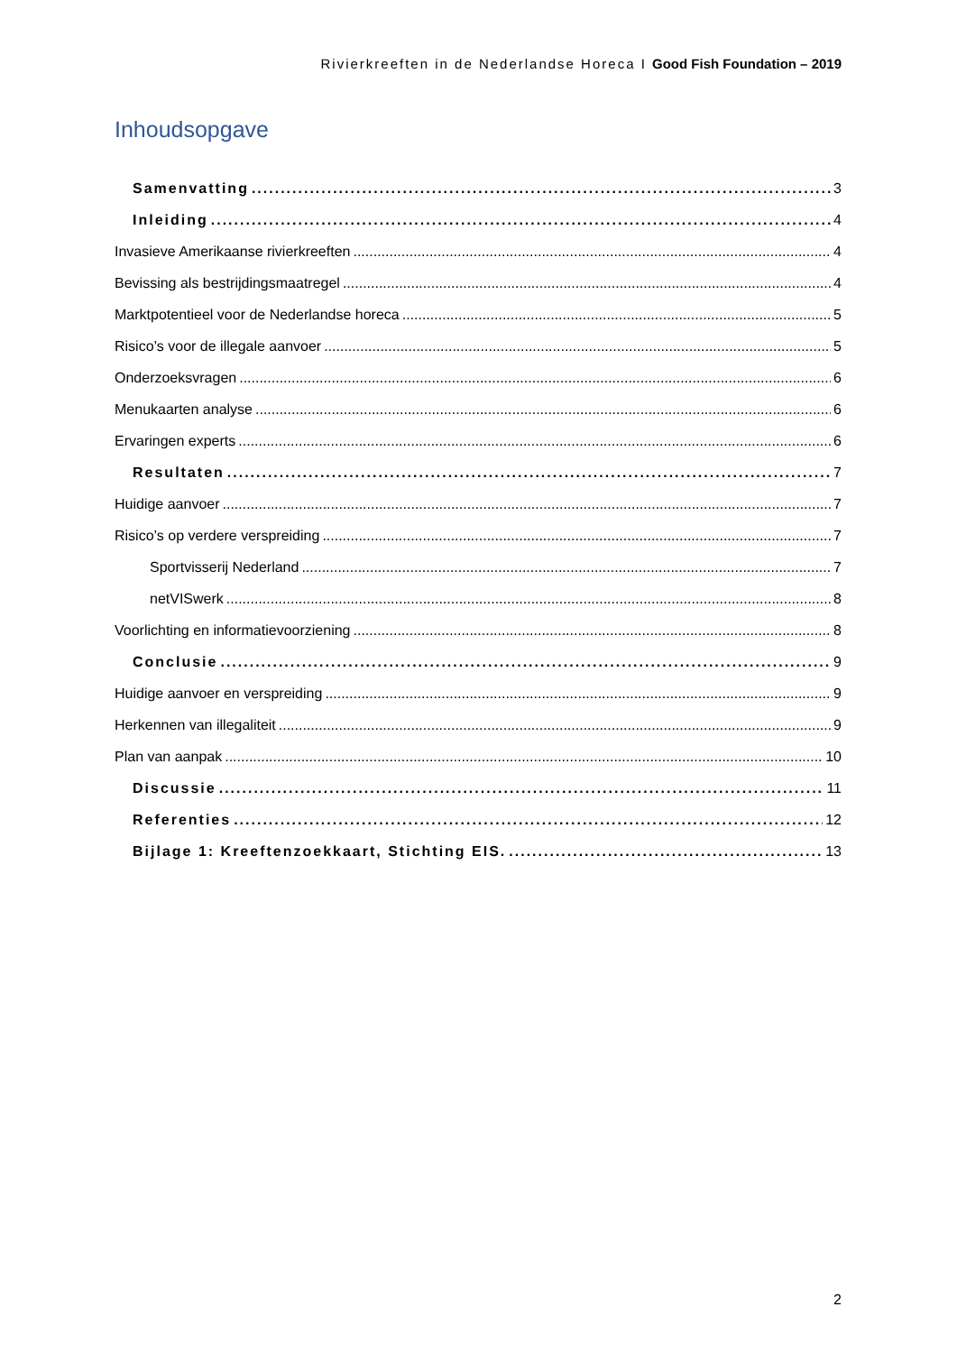Rivierkreeften in de Nederlandse Horeca I Good Fish Foundation – 2019
Inhoudsopgave
Samenvatting 3
Inleiding 4
Invasieve Amerikaanse rivierkreeften 4
Bevissing als bestrijdingsmaatregel 4
Marktpotentieel voor de Nederlandse horeca 5
Risico’s voor de illegale aanvoer 5
Onderzoeksvragen 6
Menukaarten analyse 6
Ervaringen experts 6
Resultaten 7
Huidige aanvoer 7
Risico’s op verdere verspreiding 7
Sportvisserij Nederland 7
netVISwerk 8
Voorlichting en informatievoorziening 8
Conclusie 9
Huidige aanvoer en verspreiding 9
Herkennen van illegaliteit 9
Plan van aanpak 10
Discussie 11
Referenties 12
Bijlage 1: Kreeftenzoekkaart, Stichting EIS. 13
2